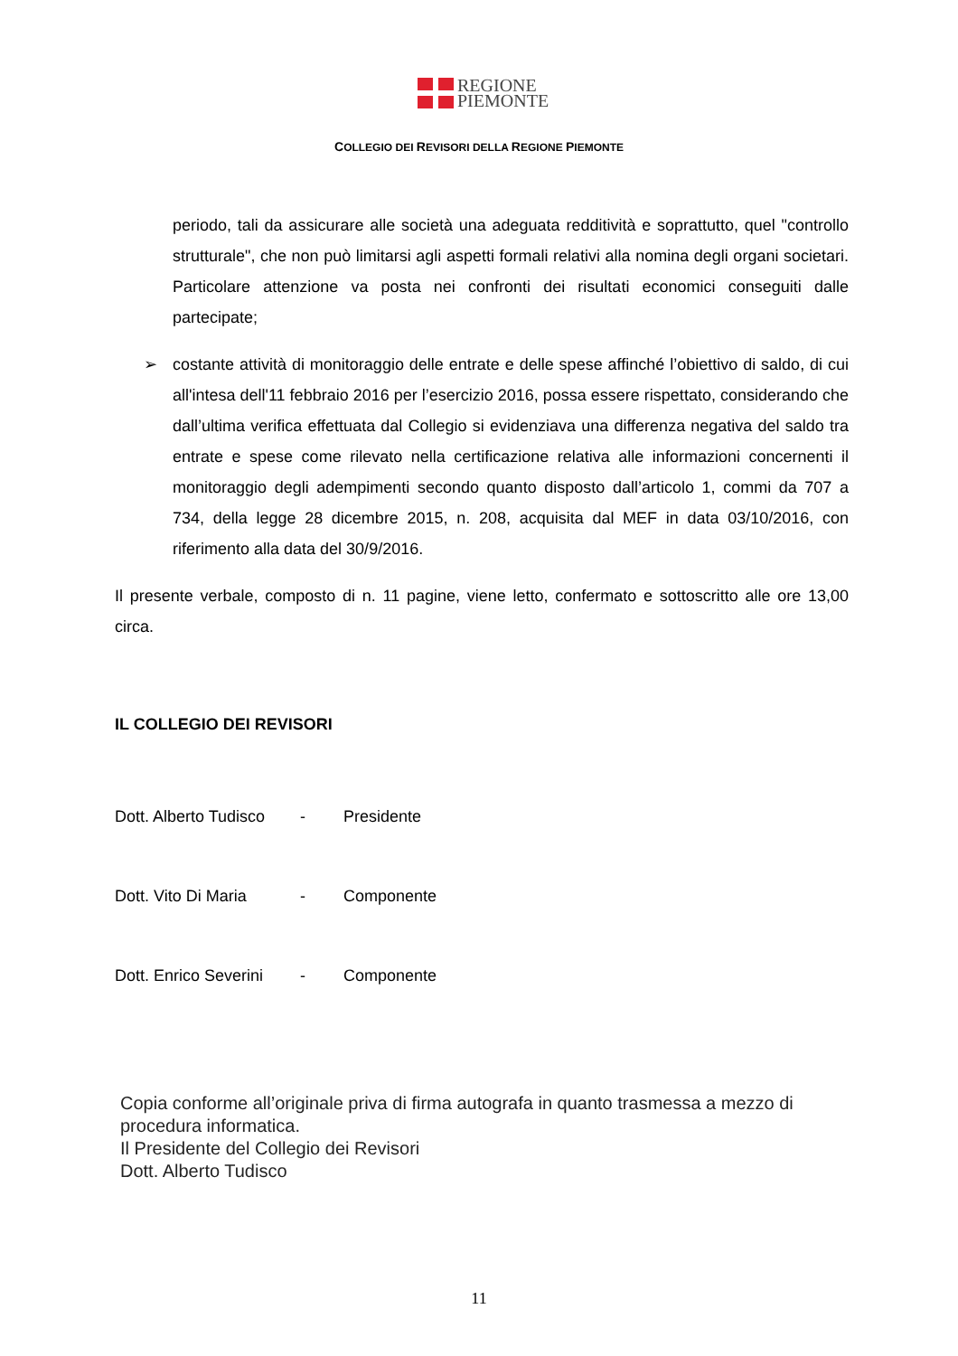REGIONE
PIEMONTE
COLLEGIO DEI REVISORI DELLA REGIONE PIEMONTE
periodo, tali da assicurare alle società una adeguata redditività e soprattutto, quel "controllo strutturale", che non può limitarsi agli aspetti formali relativi alla nomina degli organi societari. Particolare attenzione va posta nei confronti dei risultati economici conseguiti dalle partecipate;
➢ costante attività di monitoraggio delle entrate e delle spese affinché l’obiettivo di saldo, di cui all'intesa dell'11 febbraio 2016 per l’esercizio 2016, possa essere rispettato, considerando che dall’ultima verifica effettuata dal Collegio si evidenziava una differenza negativa del saldo tra entrate e spese come rilevato nella certificazione relativa alle informazioni concernenti il monitoraggio degli adempimenti secondo quanto disposto dall’articolo 1, commi da 707 a 734, della legge 28 dicembre 2015, n. 208, acquisita dal MEF in data 03/10/2016, con riferimento alla data del 30/9/2016.
Il presente verbale, composto di n. 11 pagine, viene letto, confermato e sottoscritto alle ore 13,00 circa.
IL COLLEGIO DEI REVISORI
Dott. Alberto Tudisco - Presidente
Dott. Vito Di Maria - Componente
Dott. Enrico Severini - Componente
Copia conforme all’originale priva di firma autografa in quanto trasmessa a mezzo di procedura informatica.
Il Presidente del Collegio dei Revisori
Dott. Alberto Tudisco
11